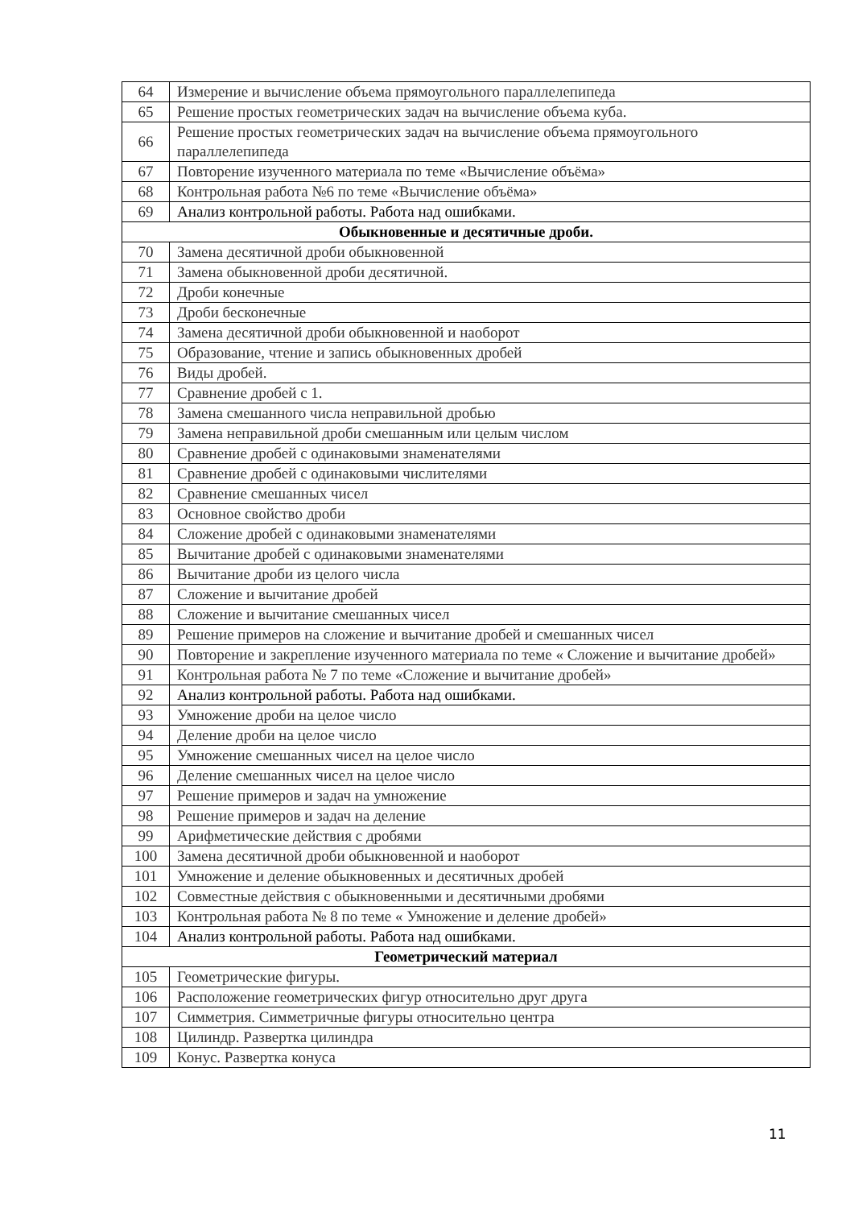| 64 | Измерение и вычисление объема прямоугольного параллелепипеда |
| 65 | Решение простых геометрических задач на вычисление объема куба. |
| 66 | Решение простых геометрических задач на вычисление объема прямоугольного параллелепипеда |
| 67 | Повторение изученного материала по теме «Вычисление объёма» |
| 68 | Контрольная работа №6 по теме «Вычисление объёма» |
| 69 | Анализ контрольной работы. Работа над ошибками. |
| Обыкновенные и десятичные дроби. | |
| 70 | Замена десятичной дроби обыкновенной |
| 71 | Замена обыкновенной дроби десятичной. |
| 72 | Дроби конечные |
| 73 | Дроби бесконечные |
| 74 | Замена десятичной дроби обыкновенной и наоборот |
| 75 | Образование, чтение и запись обыкновенных дробей |
| 76 | Виды дробей. |
| 77 | Сравнение дробей с 1. |
| 78 | Замена смешанного числа неправильной дробью |
| 79 | Замена неправильной дроби смешанным или целым числом |
| 80 | Сравнение дробей с одинаковыми знаменателями |
| 81 | Сравнение дробей с одинаковыми числителями |
| 82 | Сравнение смешанных чисел |
| 83 | Основное свойство дроби |
| 84 | Сложение дробей с одинаковыми знаменателями |
| 85 | Вычитание дробей с одинаковыми знаменателями |
| 86 | Вычитание дроби из целого числа |
| 87 | Сложение и вычитание дробей |
| 88 | Сложение и вычитание смешанных чисел |
| 89 | Решение примеров на сложение и вычитание дробей и смешанных чисел |
| 90 | Повторение и закрепление изученного материала по теме « Сложение и вычитание дробей» |
| 91 | Контрольная работа № 7 по теме «Сложение и вычитание дробей» |
| 92 | Анализ контрольной работы. Работа над ошибками. |
| 93 | Умножение дроби на целое число |
| 94 | Деление дроби на целое число |
| 95 | Умножение смешанных чисел на целое число |
| 96 | Деление смешанных чисел на целое число |
| 97 | Решение примеров и задач на умножение |
| 98 | Решение примеров и задач на деление |
| 99 | Арифметические действия с дробями |
| 100 | Замена десятичной дроби обыкновенной и наоборот |
| 101 | Умножение и деление обыкновенных и десятичных дробей |
| 102 | Совместные действия с обыкновенными и десятичными дробями |
| 103 | Контрольная работа № 8 по теме « Умножение и деление дробей» |
| 104 | Анализ контрольной работы. Работа над ошибками. |
| Геометрический материал | |
| 105 | Геометрические фигуры. |
| 106 | Расположение геометрических фигур относительно друг друга |
| 107 | Симметрия. Симметричные фигуры относительно центра |
| 108 | Цилиндр. Развертка цилиндра |
| 109 | Конус. Развертка конуса |
11